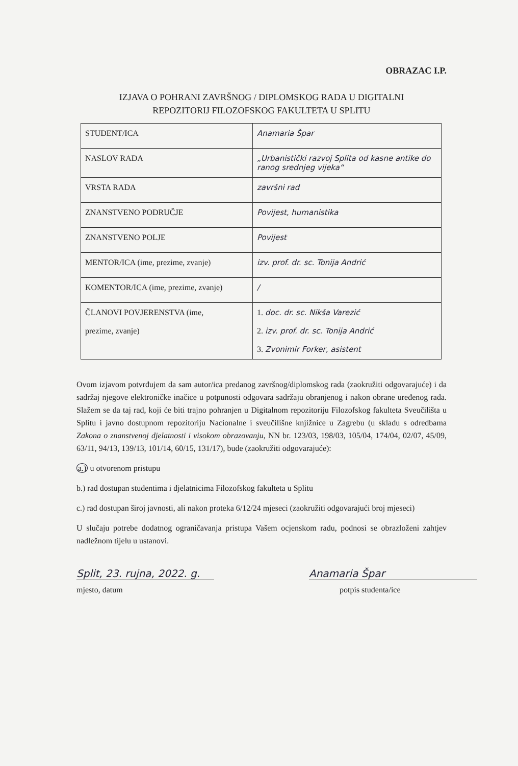OBRAZAC I.P.
IZJAVA O POHRANI ZAVRŠNOG / DIPLOMSKOG RADA U DIGITALNI
REPOZITORIJ FILOZOFSKOG FAKULTETA U SPLITU
| STUDENT/ICA | Anamaria Špar |
| NASLOV RADA | „Urbanistički razvoj Splita od kasne antike do ranog srednjeg vijeka“ |
| VRSTA RADA | završni rad |
| ZNANSTVENO PODRUČJE | Povijest, humanistika |
| ZNANSTVENO POLJE | Povijest |
| MENTOR/ICA (ime, prezime, zvanje) | izv. prof. dr. sc. Tonija Andrić |
| KOMENTOR/ICA (ime, prezime, zvanje) | / |
| ČLANOVI POVJERENSTVA (ime, prezime, zvanje) | 1. doc. dr. sc. Nikša Varezić 2. izv. prof. dr. sc. Tonija Andrić 3. Zvonimir Forker, asistent |
Ovom izjavom potvrđujem da sam autor/ica predanog završnog/diplomskog rada (zaokružiti odgovarajuće) i da sadržaj njegove elektroničke inačice u potpunosti odgovara sadržaju obranjenog i nakon obrane uređenog rada. Slažem se da taj rad, koji će biti trajno pohranjen u Digitalnom repozitoriju Filozofskog fakulteta Sveučilišta u Splitu i javno dostupnom repozitoriju Nacionalne i sveučilišne knjižnice u Zagrebu (u skladu s odredbama Zakona o znanstvenoj djelatnosti i visokom obrazovanju, NN br. 123/03, 198/03, 105/04, 174/04, 02/07, 45/09, 63/11, 94/13, 139/13, 101/14, 60/15, 131/17), bude (zaokružiti odgovarajuće):
a.) u otvorenom pristupu
b.) rad dostupan studentima i djelatnicima Filozofskog fakulteta u Splitu
c.) rad dostupan široj javnosti, ali nakon proteka 6/12/24 mjeseci (zaokružiti odgovarajući broj mjeseci)
U slučaju potrebe dodatnog ograničavanja pristupa Vašem ocjenskom radu, podnosi se obrazloženi zahtjev nadležnom tijelu u ustanovi.
Split, 23. rujna, 2022. g.
mjesto, datum
Anamaria Špar
potpis studenta/ice